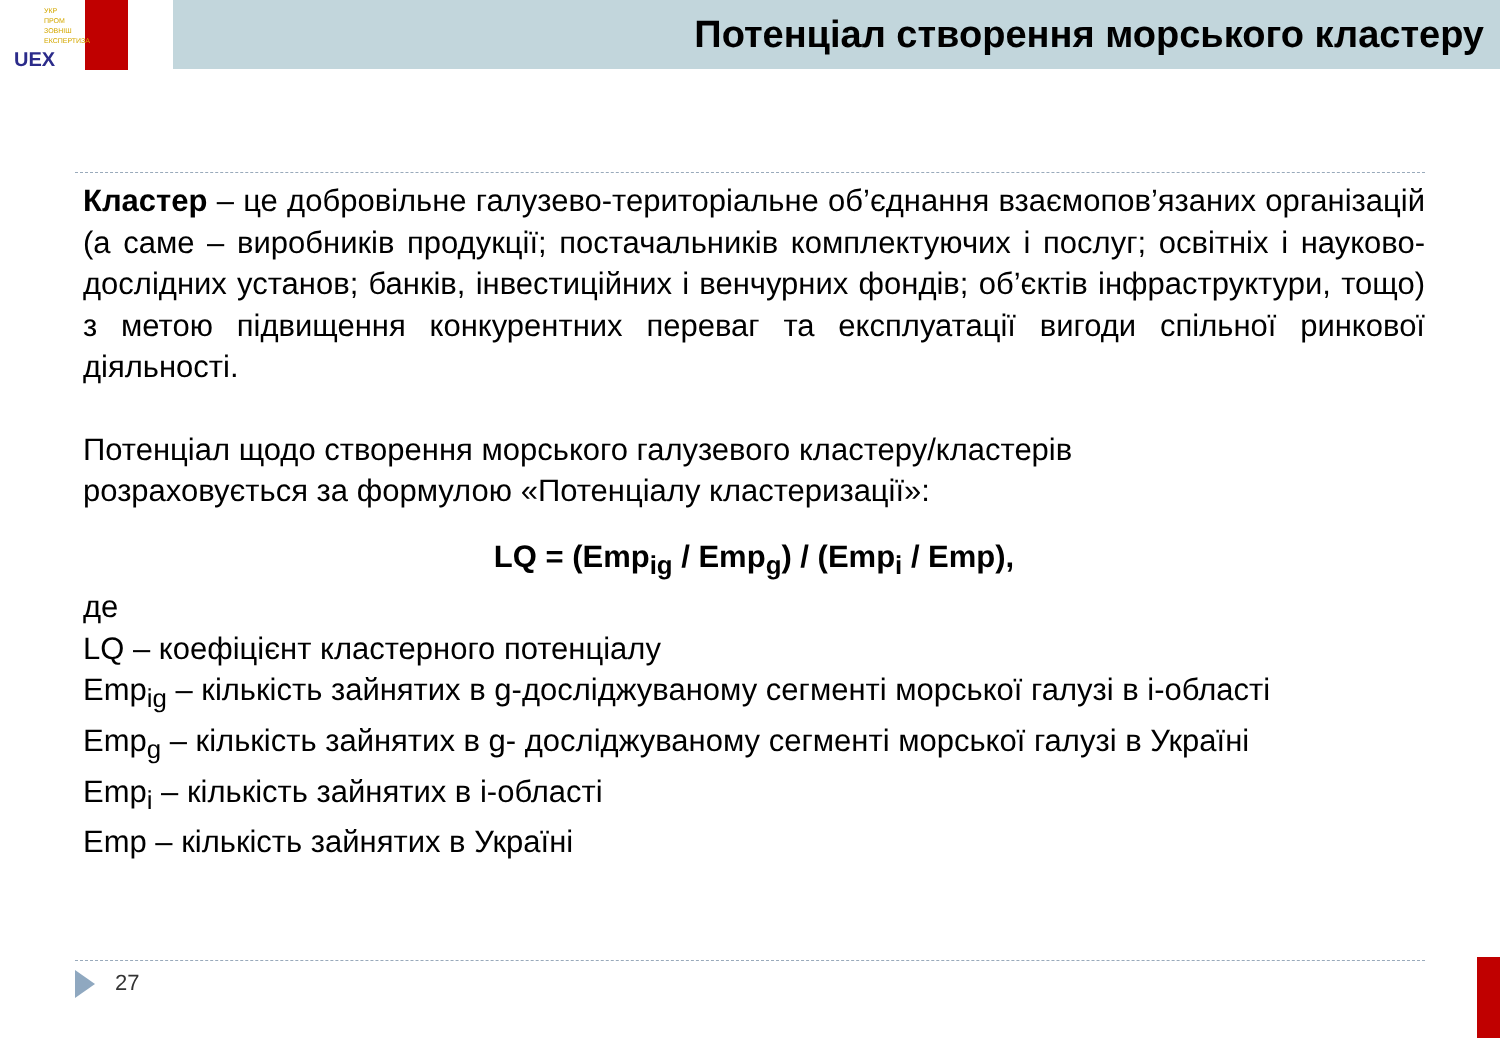УКР
ПРОМ
ЗОВНІШ
ЕКСПЕРТИЗА
UEX
Потенціал створення морського кластеру
Кластер – це добровільне галузево-територіальне об’єднання взаємопов’язаних організацій (а саме – виробників продукції; постачальників комплектуючих і послуг; освітніх і науково-дослідних установ; банків, інвестиційних і венчурних фондів; об’єктів інфраструктури, тощо) з метою підвищення конкурентних переваг та експлуатації вигоди спільної ринкової діяльності.
Потенціал щодо створення морського галузевого кластеру/кластерів
розраховується за формулою «Потенціалу кластеризації»:
LQ = (Emp<sub>ig</sub> / Emp<sub>g</sub>) / (Emp<sub>i</sub> / Emp),
де
LQ – коефіцієнт кластерного потенціалу
Emp<sub>ig</sub> – кількість зайнятих в g-досліджуваному сегменті морської галузі в і-області
Emp<sub>g</sub> – кількість зайнятих в g- досліджуваному сегменті морської галузі в Україні
Emp<sub>i</sub> – кількість зайнятих в і-області
Emp – кількість зайнятих в Україні
27